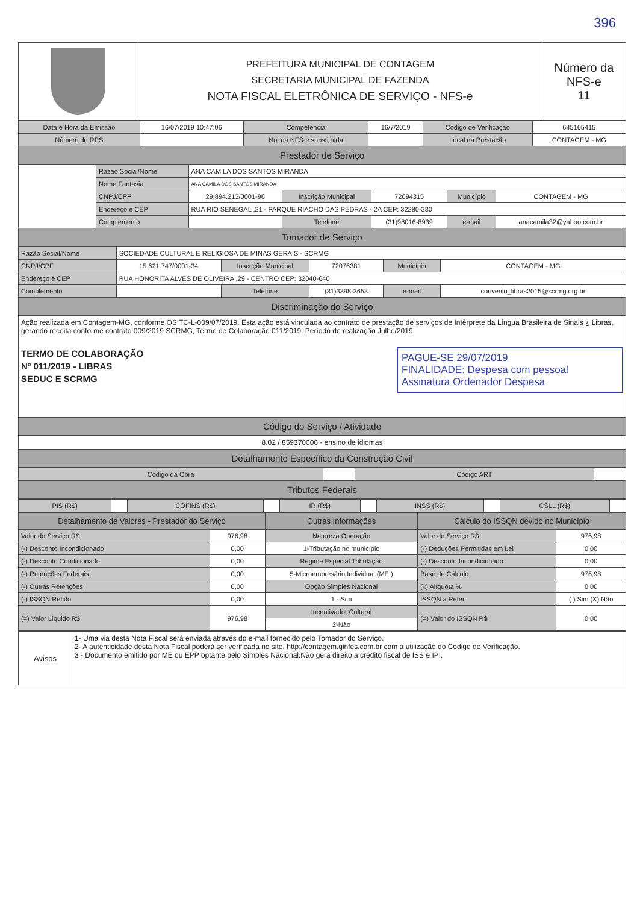396
| | PREFEITURA MUNICIPAL DE CONTAGEM SECRETARIA MUNICIPAL DE FAZENDA NOTA FISCAL ELETRÔNICA DE SERVIÇO - NFS-e | Número da NFS-e 11 |
| Data e Hora da Emissão | 16/07/2019 10:47:06 | Competência | 16/7/2019 | Código de Verificação | 645165415 |
| Número do RPS | | No. da NFS-e substituída | | Local da Prestação | CONTAGEM - MG |
| Prestador de Serviço | | | | | |
| | Razão Social/Nome | ANA CAMILA DOS SANTOS MIRANDA | | | | |
| | Nome Fantasia | ANA CAMILA DOS SANTOS MIRANDA | | | | |
| | CNPJ/CPF | 29.894.213/0001-96 | Inscrição Municipal | 72094315 | Município | CONTAGEM - MG |
| | Endereço e CEP | RUA RIO SENEGAL ,21 - PARQUE RIACHO DAS PEDRAS - 2A CEP: 32280-330 | | | | |
| | Complemento | | Telefone | (31)98016-8939 | e-mail | anacamila32@yahoo.com.br |
| Tomador de Serviço | | | | | | |
| Razão Social/Nome | SOCIEDADE CULTURAL E RELIGIOSA DE MINAS GERAIS - SCRMG | | | | |
| CNPJ/CPF | 15.621.747/0001-34 | Inscrição Municipal | 72076381 | Município | CONTAGEM - MG |
| Endereço e CEP | RUA HONORITA ALVES DE OLIVEIRA ,29 - CENTRO CEP: 32040-640 | | | | |
| Complemento | | Telefone | (31)3398-3653 | e-mail | convenio_libras2015@scrmg.org.br |
| Discriminação do Serviço | | | | | |
| Ação realizada em Contagem-MG, conforme OS TC-L-009/07/2019. Esta ação está vinculada ao contrato de prestação de serviços de Intérprete da Língua Brasileira de Sinais ¿ Libras, gerando receita conforme contrato 009/2019 SCRMG, Termo de Colaboração 011/2019. Período de realização Julho/2019. TERMO DE COLABORAÇÃO Nº 011/2019 - LIBRAS SEDUC E SCRMG PAGUE-SE 29/07/2019 FINALIDADE: Despesa com pessoal Assinatura Ordenador Despesa | | | | | |
| Código do Serviço / Atividade | | | | | |
| 8.02 / 859370000 - ensino de idiomas | | | | | |
| Detalhamento Específico da Construção Civil | | | | | |
| Código da Obra | | Código ART | |
| Tributos Federais | | | |
| PIS (R$) | | COFINS (R$) | | IR (R$) | | INSS (R$) | | CSLL (R$) | |
| Detalhamento de Valores - Prestador do Serviço | | Outras Informações | Cálculo do ISSQN devido no Município | |
| --- | --- | --- | --- | --- |
| Valor do Serviço R$ | 976,98 | Natureza Operação | Valor do Serviço R$ | 976,98 |
| (-) Desconto Incondicionado | 0,00 | 1-Tributação no município | (-) Deduções Permitidas em Lei | 0,00 |
| (-) Desconto Condicionado | 0,00 | Regime Especial Tributação | (-) Desconto Incondicionado | 0,00 |
| (-) Retenções Federais | 0,00 | 5-Microempresário Individual (MEI) | Base de Cálculo | 976,98 |
| (-) Outras Retenções | 0,00 | Opção Simples Nacional | (x) Alíquota % | 0,00 |
| (-) ISSQN Retido | 0,00 | 1 - Sim | ISSQN a Reter | ( ) Sim (X) Não |
| (=) Valor Líquido R$ | 976,98 | Incentivador Cultural | (=) Valor do ISSQN R$ | 0,00 |
| | | 2-Não | | |
| Avisos | 1- Uma via desta Nota Fiscal será enviada através do e-mail fornecido pelo Tomador do Serviço. 2- A autenticidade desta Nota Fiscal poderá ser verificada no site, http://contagem.ginfes.com.br com a utilização do Código de Verificação. 3 - Documento emitido por ME ou EPP optante pelo Simples Nacional.Não gera direito a crédito fiscal de ISS e IPI. |